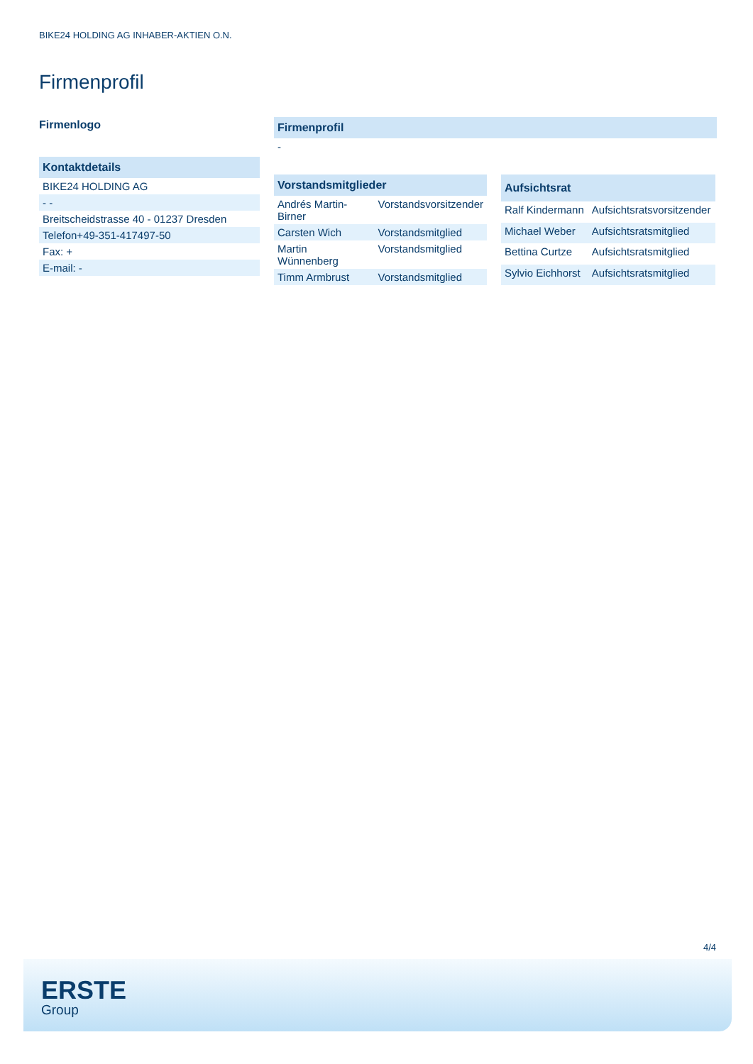BIKE24 HOLDING AG INHABER-AKTIEN O.N.
Firmenprofil
Firmenlogo
| Kontaktdetails |
| --- |
| BIKE24 HOLDING AG |
| - - |
| Breitscheidstrasse 40 - 01237 Dresden |
| Telefon+49-351-417497-50 |
| Fax: + |
| E-mail: - |
| Firmenprofil |
| --- |
| - |
| Vorstandsmitglieder | |
| --- | --- |
| Andrés Martin-Birner | Vorstandsvorsitzender |
| Carsten Wich | Vorstandsmitglied |
| Martin Wünnenberg | Vorstandsmitglied |
| Timm Armbrust | Vorstandsmitglied |
| Aufsichtsrat | |
| --- | --- |
| Ralf Kindermann | Aufsichtsratsvorsitzender |
| Michael Weber | Aufsichtsratsmitglied |
| Bettina Curtze | Aufsichtsratsmitglied |
| Sylvio Eichhorst | Aufsichtsratsmitglied |
4/4
ERSTE
Group